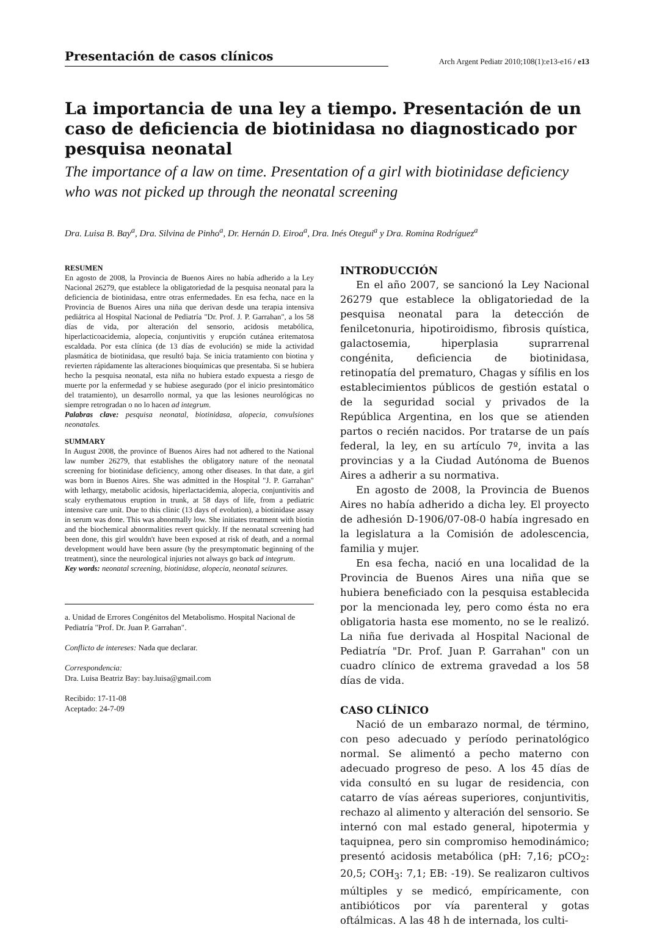Presentación de casos clínicos
Arch Argent Pediatr 2010;108(1):e13-e16 / e13
La importancia de una ley a tiempo. Presentación de un caso de deficiencia de biotinidasa no diagnosticado por pesquisa neonatal
The importance of a law on time. Presentation of a girl with biotinidase deficiency who was not picked up through the neonatal screening
Dra. Luisa B. Bay<sup>a</sup>, Dra. Silvina de Pinho<sup>a</sup>, Dr. Hernán D. Eiroa<sup>a</sup>, Dra. Inés Otegui<sup>a</sup> y Dra. Romina Rodríguez<sup>a</sup>
RESUMEN
En agosto de 2008, la Provincia de Buenos Aires no había adherido a la Ley Nacional 26279, que establece la obligatoriedad de la pesquisa neonatal para la deficiencia de biotinidasa, entre otras enfermedades. En esa fecha, nace en la Provincia de Buenos Aires una niña que derivan desde una terapia intensiva pediátrica al Hospital Nacional de Pediatría "Dr. Prof. J. P. Garrahan", a los 58 días de vida, por alteración del sensorio, acidosis metabólica, hiperlacticoacidemia, alopecia, conjuntivitis y erupción cutánea eritematosa escaldada. Por esta clínica (de 13 días de evolución) se mide la actividad plasmática de biotinidasa, que resultó baja. Se inicia tratamiento con biotina y revierten rápidamente las alteraciones bioquímicas que presentaba. Si se hubiera hecho la pesquisa neonatal, esta niña no hubiera estado expuesta a riesgo de muerte por la enfermedad y se hubiese asegurado (por el inicio presintomático del tratamiento), un desarrollo normal, ya que las lesiones neurológicas no siempre retrogradan o no lo hacen ad integrum.
Palabras clave: pesquisa neonatal, biotinidasa, alopecia, convulsiones neonatales.
SUMMARY
In August 2008, the province of Buenos Aires had not adhered to the National law number 26279, that establishes the obligatory nature of the neonatal screening for biotinidase deficiency, among other diseases. In that date, a girl was born in Buenos Aires. She was admitted in the Hospital "J. P. Garrahan" with lethargy, metabolic acidosis, hiperlactacidemia, alopecia, conjuntivitis and scaly erythematous eruption in trunk, at 58 days of life, from a pediatric intensive care unit. Due to this clinic (13 days of evolution), a biotinidase assay in serum was done. This was abnormally low. She initiates treatment with biotin and the biochemical abnormalities revert quickly. If the neonatal screening had been done, this girl wouldn't have been exposed at risk of death, and a normal development would have been assure (by the presymptomatic beginning of the treatment), since the neurological injuries not always go back ad integrum.
Key words: neonatal screening, biotinidase, alopecia, neonatal seizures.
a. Unidad de Errores Congénitos del Metabolismo. Hospital Nacional de Pediatría "Prof. Dr. Juan P. Garrahan".
Conflicto de intereses: Nada que declarar.
Correspondencia:
Dra. Luisa Beatriz Bay: bay.luisa@gmail.com
Recibido: 17-11-08
Aceptado: 24-7-09
INTRODUCCIÓN
En el año 2007, se sancionó la Ley Nacional 26279 que establece la obligatoriedad de la pesquisa neonatal para la detección de fenilcetonuria, hipotiroidismo, fibrosis quística, galactosemia, hiperplasia suprarrenal congénita, deficiencia de biotinidasa, retinopatía del prematuro, Chagas y sífilis en los establecimientos públicos de gestión estatal o de la seguridad social y privados de la República Argentina, en los que se atienden partos o recién nacidos. Por tratarse de un país federal, la ley, en su artículo 7º, invita a las provincias y a la Ciudad Autónoma de Buenos Aires a adherir a su normativa.
En agosto de 2008, la Provincia de Buenos Aires no había adherido a dicha ley. El proyecto de adhesión D-1906/07-08-0 había ingresado en la legislatura a la Comisión de adolescencia, familia y mujer.
En esa fecha, nació en una localidad de la Provincia de Buenos Aires una niña que se hubiera beneficiado con la pesquisa establecida por la mencionada ley, pero como ésta no era obligatoria hasta ese momento, no se le realizó. La niña fue derivada al Hospital Nacional de Pediatría "Dr. Prof. Juan P. Garrahan" con un cuadro clínico de extrema gravedad a los 58 días de vida.
CASO CLÍNICO
Nació de un embarazo normal, de término, con peso adecuado y período perinatológico normal. Se alimentó a pecho materno con adecuado progreso de peso. A los 45 días de vida consultó en su lugar de residencia, con catarro de vías aéreas superiores, conjuntivitis, rechazo al alimento y alteración del sensorio. Se internó con mal estado general, hipotermia y taquipnea, pero sin compromiso hemodinámico; presentó acidosis metabólica (pH: 7,16; pCO<sub>2</sub>: 20,5; COH<sub>3</sub>: 7,1; EB: -19). Se realizaron cultivos múltiples y se medicó, empíricamente, con antibióticos por vía parenteral y gotas oftálmicas. A las 48 h de internada, los culti-